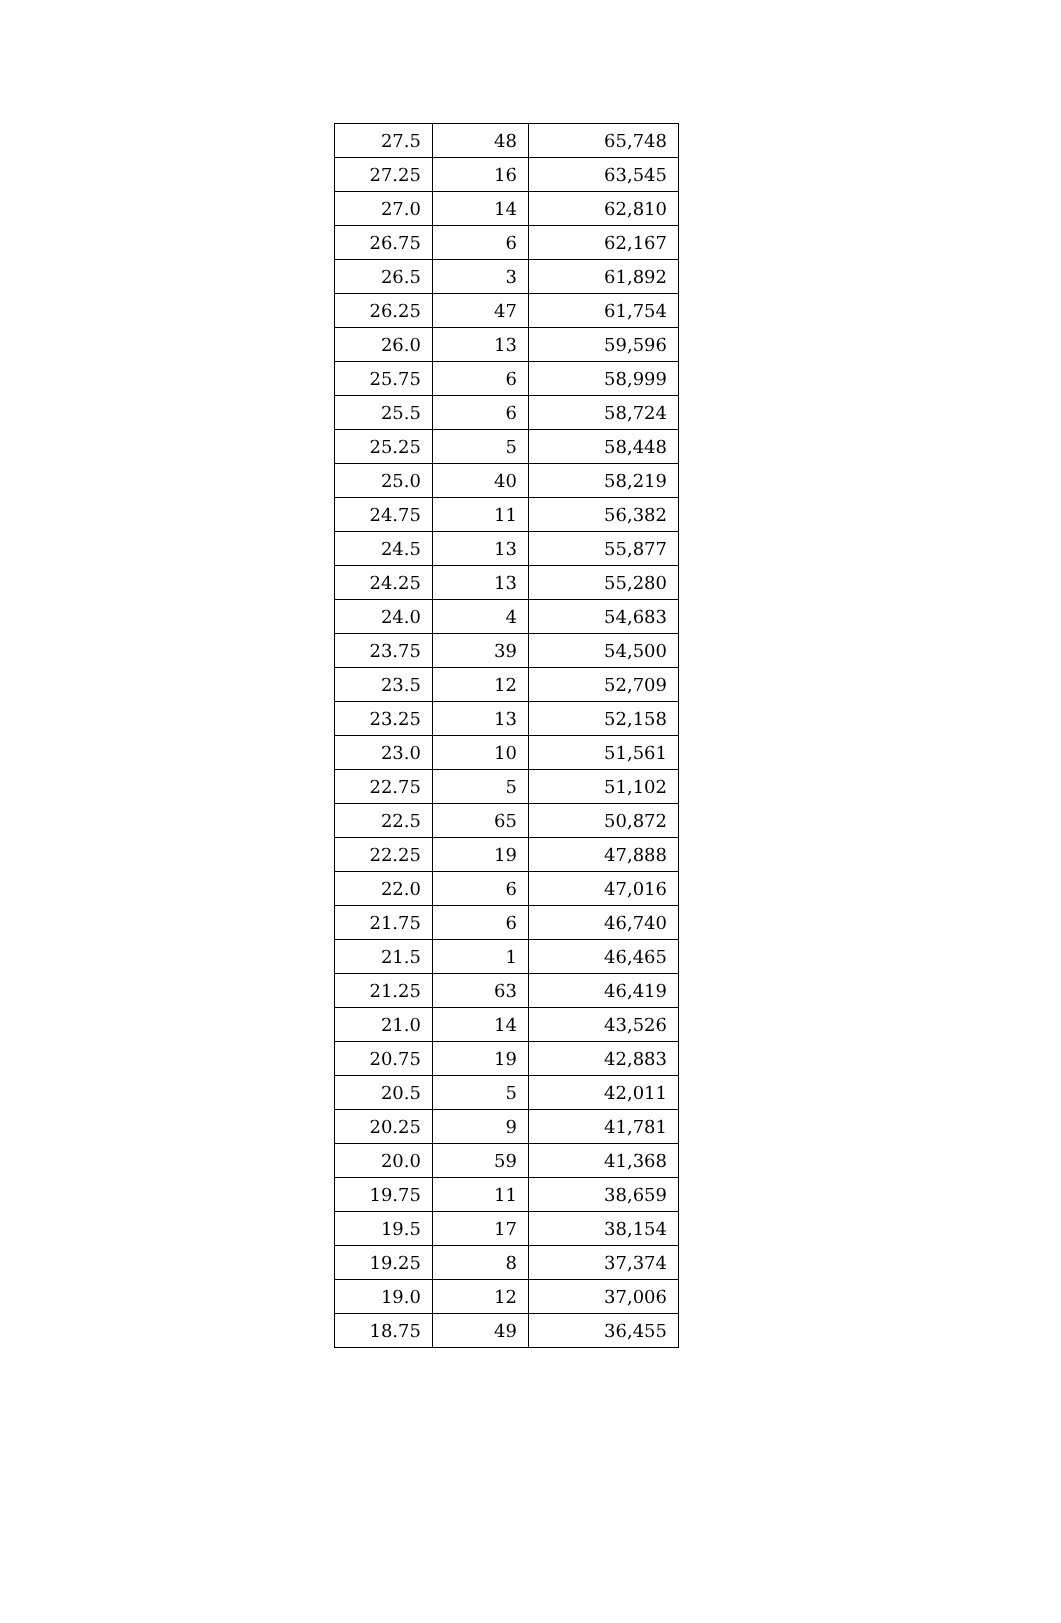| 27.5 | 48 | 65,748 |
| 27.25 | 16 | 63,545 |
| 27.0 | 14 | 62,810 |
| 26.75 | 6 | 62,167 |
| 26.5 | 3 | 61,892 |
| 26.25 | 47 | 61,754 |
| 26.0 | 13 | 59,596 |
| 25.75 | 6 | 58,999 |
| 25.5 | 6 | 58,724 |
| 25.25 | 5 | 58,448 |
| 25.0 | 40 | 58,219 |
| 24.75 | 11 | 56,382 |
| 24.5 | 13 | 55,877 |
| 24.25 | 13 | 55,280 |
| 24.0 | 4 | 54,683 |
| 23.75 | 39 | 54,500 |
| 23.5 | 12 | 52,709 |
| 23.25 | 13 | 52,158 |
| 23.0 | 10 | 51,561 |
| 22.75 | 5 | 51,102 |
| 22.5 | 65 | 50,872 |
| 22.25 | 19 | 47,888 |
| 22.0 | 6 | 47,016 |
| 21.75 | 6 | 46,740 |
| 21.5 | 1 | 46,465 |
| 21.25 | 63 | 46,419 |
| 21.0 | 14 | 43,526 |
| 20.75 | 19 | 42,883 |
| 20.5 | 5 | 42,011 |
| 20.25 | 9 | 41,781 |
| 20.0 | 59 | 41,368 |
| 19.75 | 11 | 38,659 |
| 19.5 | 17 | 38,154 |
| 19.25 | 8 | 37,374 |
| 19.0 | 12 | 37,006 |
| 18.75 | 49 | 36,455 |